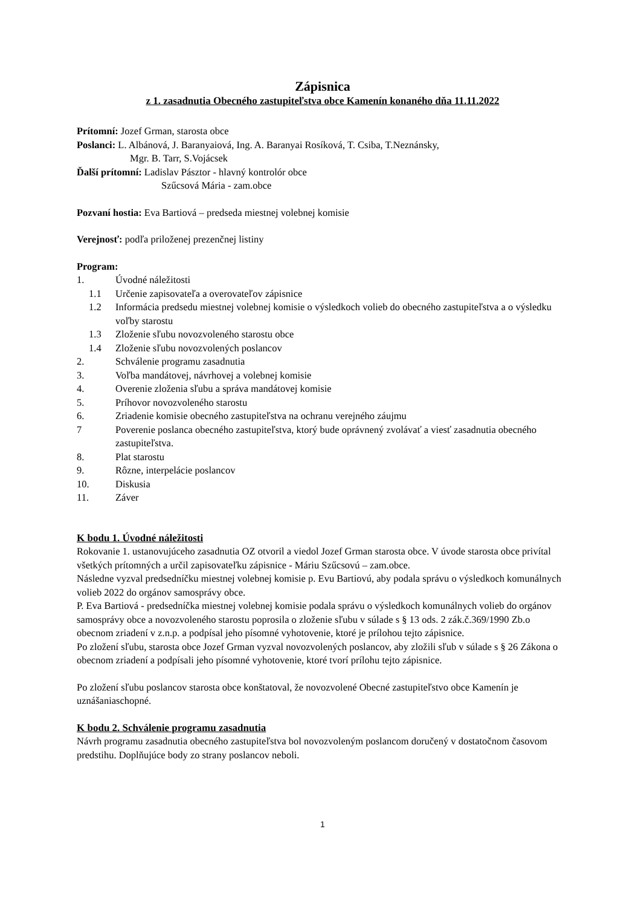Zápisnica
z 1. zasadnutia Obecného zastupiteľstva obce Kamenín konaného dňa 11.11.2022
Prítomní: Jozef Grman, starosta obce
Poslanci: L. Albánová, J. Baranyaiová, Ing. A. Baranyai Rosíková, T. Csiba, T.Neznánsky,
Mgr. B. Tarr, S.Vojácsek
Ďalší prítomní: Ladislav Pásztor - hlavný kontrolór obce
Szűcsová Mária - zam.obce
Pozvaní hostia: Eva Bartiová – predseda miestnej volebnej komisie
Verejnosť: podľa priloženej prezenčnej listiny
Program:
1. Úvodné náležitosti
1.1 Určenie zapisovateľa a overovateľov zápisnice
1.2 Informácia predsedu miestnej volebnej komisie o výsledkoch volieb do obecného zastupiteľstva a o výsledku voľby starostu
1.3 Zloženie sľubu novozvoleného starostu obce
1.4 Zloženie sľubu novozvolených poslancov
2. Schválenie programu zasadnutia
3. Voľba mandátovej, návrhovej a volebnej komisie
4. Overenie zloženia sľubu a správa mandátovej komisie
5. Príhovor novozvoleného starostu
6. Zriadenie komisie obecného zastupiteľstva na ochranu verejného záujmu
7 Poverenie poslanca obecného zastupiteľstva, ktorý bude oprávnený zvolávať a viesť zasadnutia obecného zastupiteľstva.
8. Plat starostu
9. Rôzne, interpelácie poslancov
10. Diskusia
11. Záver
K bodu 1. Úvodné náležitosti
Rokovanie 1. ustanovujúceho zasadnutia OZ otvoril a viedol Jozef Grman starosta obce. V úvode starosta obce privítal všetkých prítomných a určil zapisovateľku zápisnice - Máriu Szűcsovú – zam.obce.
Následne vyzval predsedníčku miestnej volebnej komisie p. Evu Bartiovú, aby podala správu o výsledkoch komunálnych volieb 2022 do orgánov samosprávy obce.
P. Eva Bartiová - predsedníčka miestnej volebnej komisie podala správu o výsledkoch komunálnych volieb do orgánov samosprávy obce a novozvoleného starostu poprosila o zloženie sľubu v súlade s § 13 ods. 2 zák.č.369/1990 Zb.o obecnom zriadení v z.n.p. a podpísal jeho písomné vyhotovenie, ktoré je prílohou tejto zápisnice.
Po zložení sľubu, starosta obce Jozef Grman vyzval novozvolených poslancov, aby zložili sľub v súlade s § 26 Zákona o obecnom zriadení a podpísali jeho písomné vyhotovenie, ktoré tvorí prílohu tejto zápisnice.
Po zložení sľubu poslancov starosta obce konštatoval, že novozvolené Obecné zastupiteľstvo obce Kamenín je uznášaniaschopné.
K bodu 2. Schválenie programu zasadnutia
Návrh programu zasadnutia obecného zastupiteľstva bol novozvoleným poslancom doručený v dostatočnom časovom predstihu. Doplňujúce body zo strany poslancov neboli.
1